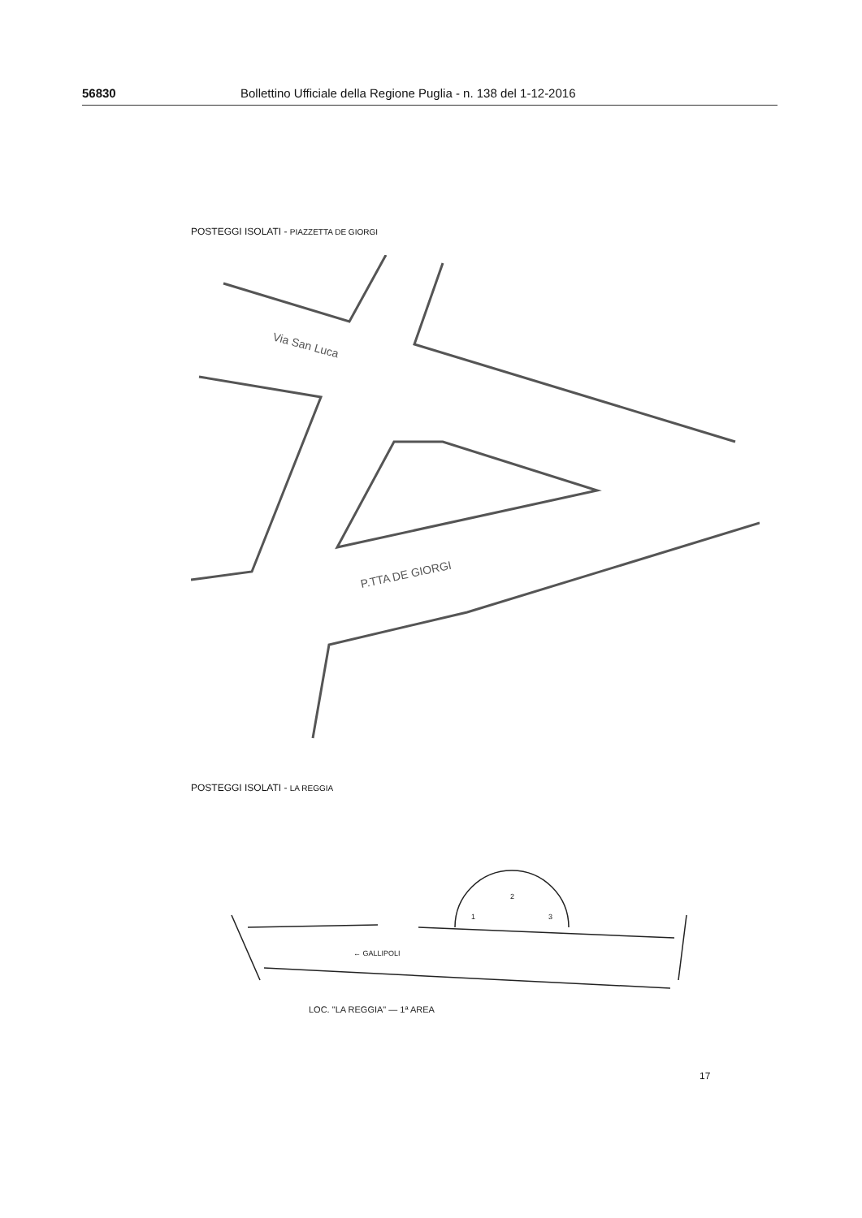56830 Bollettino Ufficiale della Regione Puglia - n. 138 del 1-12-2016
POSTEGGI ISOLATI - PIAZZETTA DE GIORGI
Via San Luca
P.TTA DE GIORGI
POSTEGGI ISOLATI - LA REGGIA
← GALLIPOLI
LOC. "LA REGGIA" — 1ª AREA
2
1
3
17